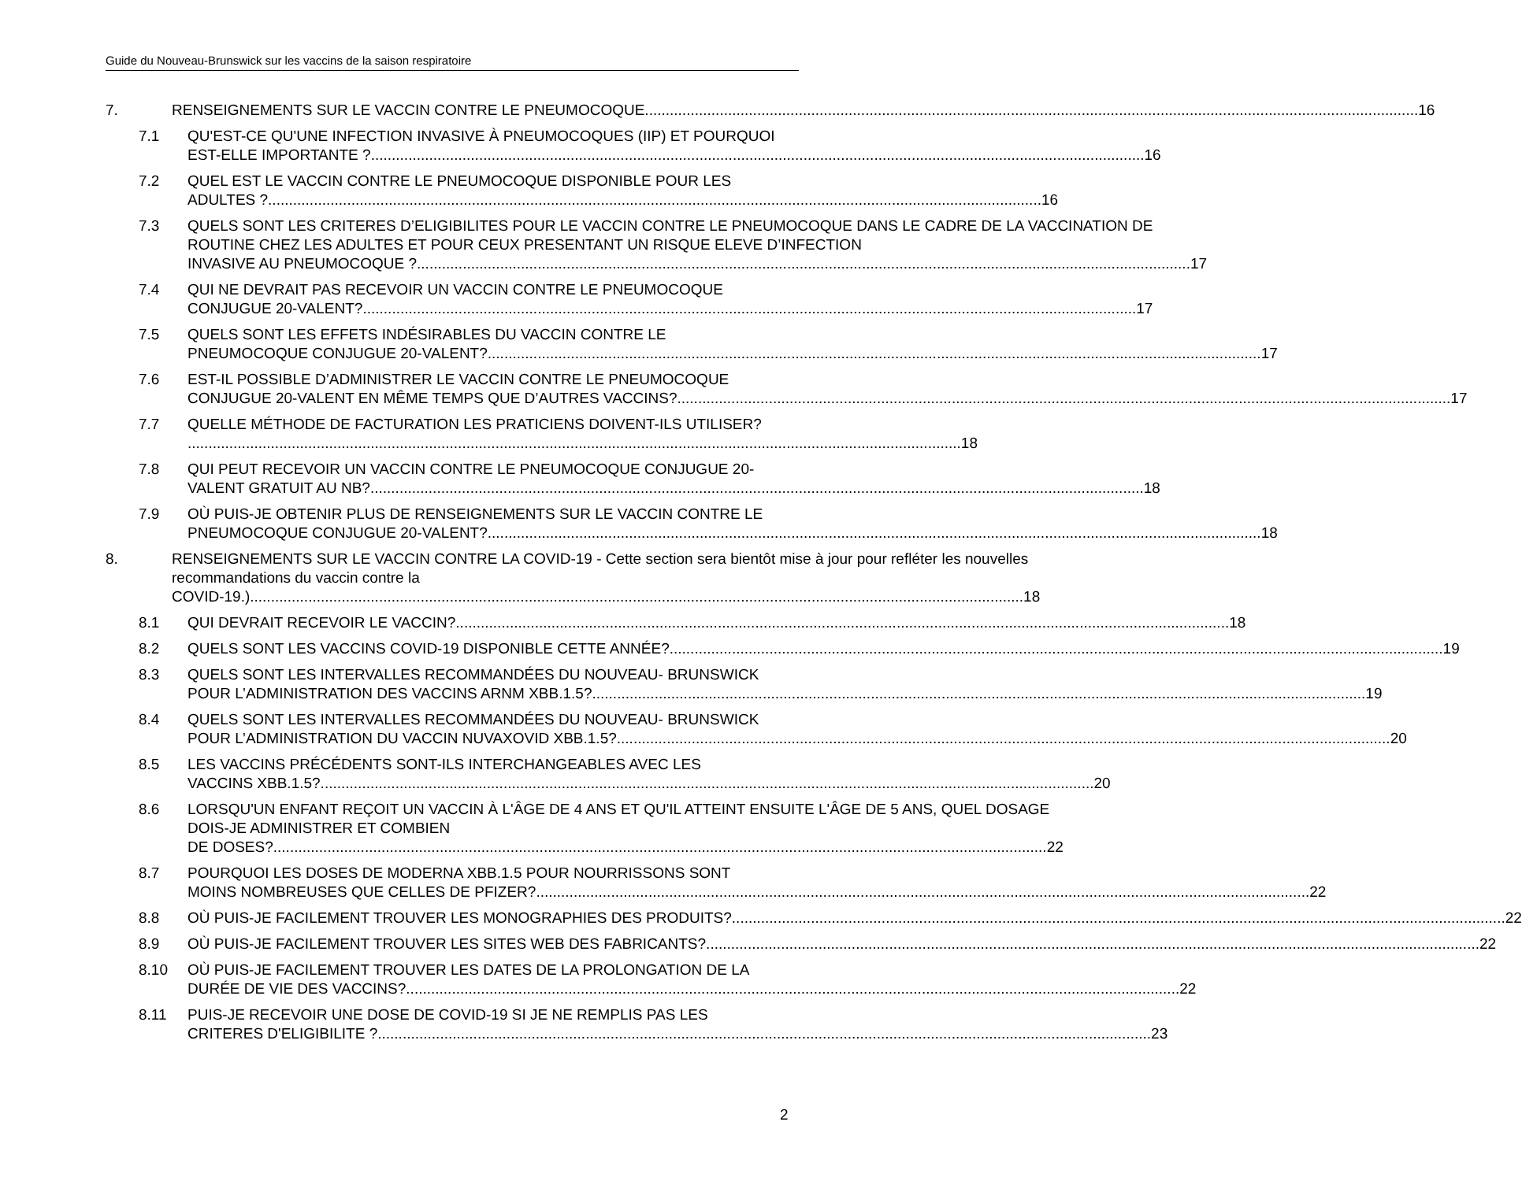Guide du Nouveau-Brunswick sur les vaccins de la saison respiratoire
7. RENSEIGNEMENTS SUR LE VACCIN CONTRE LE PNEUMOCOQUE 16
7.1 QU'EST-CE QU'UNE INFECTION INVASIVE À PNEUMOCOQUES (IIP) ET POURQUOI
EST-ELLE IMPORTANTE ? 16
7.2 QUEL EST LE VACCIN CONTRE LE PNEUMOCOQUE DISPONIBLE POUR LES
ADULTES ? 16
7.3 QUELS SONT LES CRITERES D’ELIGIBILITES POUR LE VACCIN CONTRE LE PNEUMOCOQUE DANS LE CADRE DE LA VACCINATION DE ROUTINE CHEZ LES ADULTES ET POUR CEUX PRESENTANT UN RISQUE ELEVE D’INFECTION
INVASIVE AU PNEUMOCOQUE ? 17
7.4 QUI NE DEVRAIT PAS RECEVOIR UN VACCIN CONTRE LE PNEUMOCOQUE
CONJUGUE 20-VALENT? 17
7.5 QUELS SONT LES EFFETS INDÉSIRABLES DU VACCIN CONTRE LE
PNEUMOCOQUE CONJUGUE 20-VALENT? 17
7.6 EST-IL POSSIBLE D’ADMINISTRER LE VACCIN CONTRE LE PNEUMOCOQUE
CONJUGUE 20-VALENT EN MÊME TEMPS QUE D’AUTRES VACCINS? 17
7.7 QUELLE MÉTHODE DE FACTURATION LES PRATICIENS DOIVENT-ILS UTILISER?
18
7.8 QUI PEUT RECEVOIR UN VACCIN CONTRE LE PNEUMOCOQUE CONJUGUE 20-
VALENT GRATUIT AU NB? 18
7.9 OÙ PUIS-JE OBTENIR PLUS DE RENSEIGNEMENTS SUR LE VACCIN CONTRE LE
PNEUMOCOQUE CONJUGUE 20-VALENT? 18
8. RENSEIGNEMENTS SUR LE VACCIN CONTRE LA COVID-19 - Cette section sera bientôt mise à jour pour refléter les nouvelles recommandations du vaccin contre la
COVID-19.) 18
8.1 QUI DEVRAIT RECEVOIR LE VACCIN? 18
8.2 QUELS SONT LES VACCINS COVID-19 DISPONIBLE CETTE ANNÉE? 19
8.3 QUELS SONT LES INTERVALLES RECOMMANDÉES DU NOUVEAU- BRUNSWICK
POUR L’ADMINISTRATION DES VACCINS ARNM XBB.1.5? 19
8.4 QUELS SONT LES INTERVALLES RECOMMANDÉES DU NOUVEAU- BRUNSWICK
POUR L’ADMINISTRATION DU VACCIN NUVAXOVID XBB.1.5? 20
8.5 LES VACCINS PRÉCÉDENTS SONT-ILS INTERCHANGEABLES AVEC LES
VACCINS XBB.1.5? 20
8.6 LORSQU'UN ENFANT REÇOIT UN VACCIN À L'ÂGE DE 4 ANS ET QU'IL ATTEINT ENSUITE L'ÂGE DE 5 ANS, QUEL DOSAGE DOIS-JE ADMINISTRER ET COMBIEN
DE DOSES? 22
8.7 POURQUOI LES DOSES DE MODERNA XBB.1.5 POUR NOURRISSONS SONT
MOINS NOMBREUSES QUE CELLES DE PFIZER? 22
8.8 OÙ PUIS-JE FACILEMENT TROUVER LES MONOGRAPHIES DES PRODUITS? 22
8.9 OÙ PUIS-JE FACILEMENT TROUVER LES SITES WEB DES FABRICANTS? 22
8.10 OÙ PUIS-JE FACILEMENT TROUVER LES DATES DE LA PROLONGATION DE LA
DURÉE DE VIE DES VACCINS? 22
8.11 PUIS-JE RECEVOIR UNE DOSE DE COVID-19 SI JE NE REMPLIS PAS LES
CRITERES D'ELIGIBILITE ? 23
2